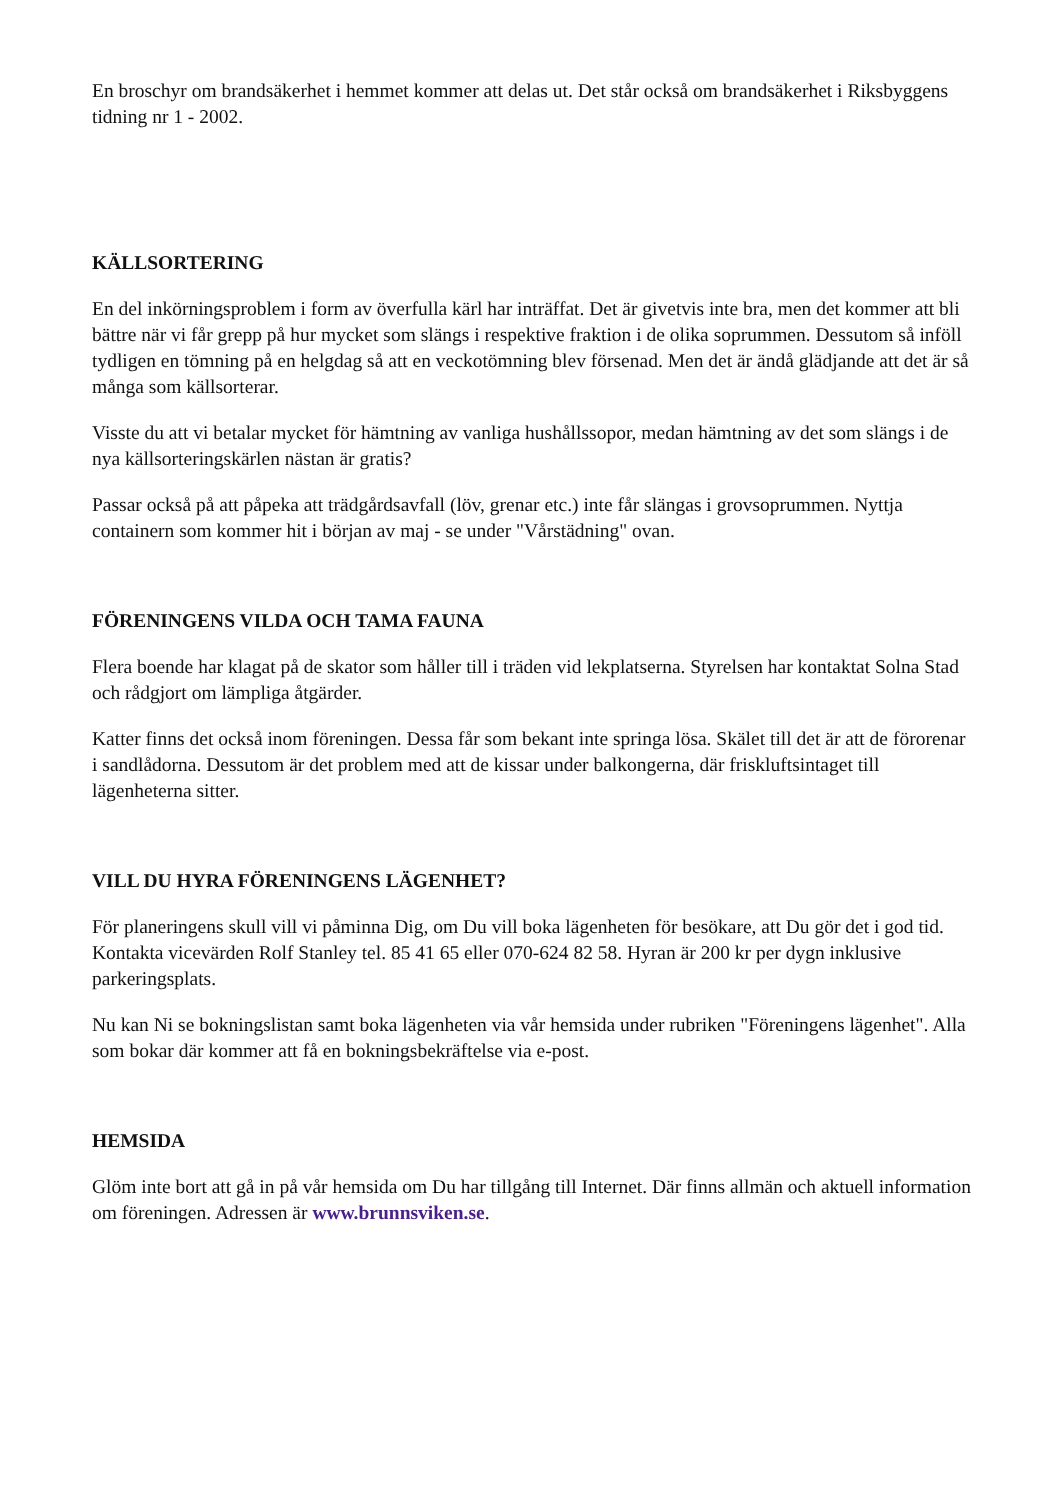En broschyr om brandsäkerhet i hemmet kommer att delas ut. Det står också om brandsäkerhet i Riksbyggens tidning nr 1 - 2002.
KÄLLSORTERING
En del inkörningsproblem i form av överfulla kärl har inträffat. Det är givetvis inte bra, men det kommer att bli bättre när vi får grepp på hur mycket som slängs i respektive fraktion i de olika soprummen. Dessutom så inföll tydligen en tömning på en helgdag så att en veckotömning blev försenad. Men det är ändå glädjande att det är så många som källsorterar.
Visste du att vi betalar mycket för hämtning av vanliga hushållssopor, medan hämtning av det som slängs i de nya källsorteringskärlen nästan är gratis?
Passar också på att påpeka att trädgårdsavfall (löv, grenar etc.) inte får slängas i grovsoprummen. Nyttja containern som kommer hit i början av maj - se under "Vårstädning" ovan.
FÖRENINGENS VILDA OCH TAMA FAUNA
Flera boende har klagat på de skator som håller till i träden vid lekplatserna. Styrelsen har kontaktat Solna Stad och rådgjort om lämpliga åtgärder.
Katter finns det också inom föreningen. Dessa får som bekant inte springa lösa. Skälet till det är att de förorenar i sandlådorna. Dessutom är det problem med att de kissar under balkongerna, där friskluftsintaget till lägenheterna sitter.
VILL DU HYRA FÖRENINGENS LÄGENHET?
För planeringens skull vill vi påminna Dig, om Du vill boka lägenheten för besökare, att Du gör det i god tid. Kontakta vicevärden Rolf Stanley tel. 85 41 65 eller 070-624 82 58. Hyran är 200 kr per dygn inklusive parkeringsplats.
Nu kan Ni se bokningslistan samt boka lägenheten via vår hemsida under rubriken "Föreningens lägenhet". Alla som bokar där kommer att få en bokningsbekräftelse via e-post.
HEMSIDA
Glöm inte bort att gå in på vår hemsida om Du har tillgång till Internet. Där finns allmän och aktuell information om föreningen. Adressen är www.brunnsviken.se.